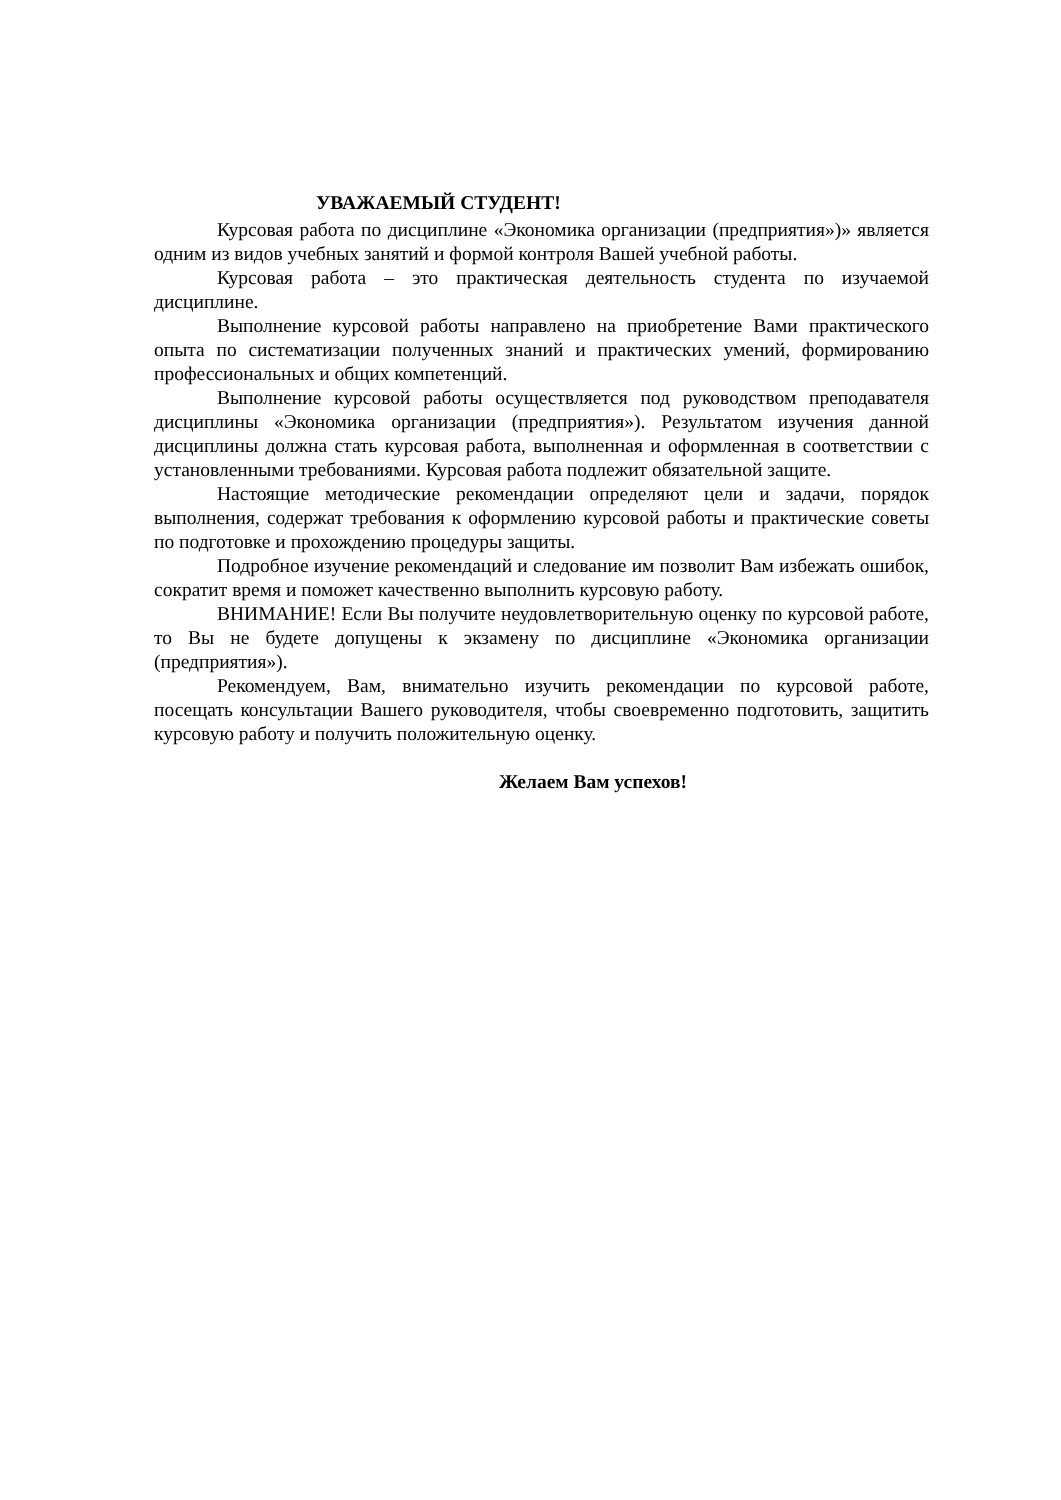УВАЖАЕМЫЙ СТУДЕНТ!
Курсовая работа по дисциплине «Экономика организации (предприятия»)» является одним из видов учебных занятий и формой контроля Вашей учебной работы.
Курсовая работа – это практическая деятельность студента по изучаемой дисциплине.
Выполнение курсовой работы направлено на приобретение Вами практического опыта по систематизации полученных знаний и практических умений, формированию профессиональных и общих компетенций.
Выполнение курсовой работы осуществляется под руководством преподавателя дисциплины «Экономика организации (предприятия»). Результатом изучения данной дисциплины должна стать курсовая работа, выполненная и оформленная в соответствии с установленными требованиями. Курсовая работа подлежит обязательной защите.
Настоящие методические рекомендации определяют цели и задачи, порядок выполнения, содержат требования к оформлению курсовой работы и практические советы по подготовке и прохождению процедуры защиты.
Подробное изучение рекомендаций и следование им позволит Вам избежать ошибок, сократит время и поможет качественно выполнить курсовую работу.
ВНИМАНИЕ! Если Вы получите неудовлетворительную оценку по курсовой работе, то Вы не будете допущены к экзамену по дисциплине «Экономика организации (предприятия»).
Рекомендуем, Вам, внимательно изучить рекомендации по курсовой работе, посещать консультации Вашего руководителя, чтобы своевременно подготовить, защитить курсовую работу и получить положительную оценку.
Желаем Вам успехов!